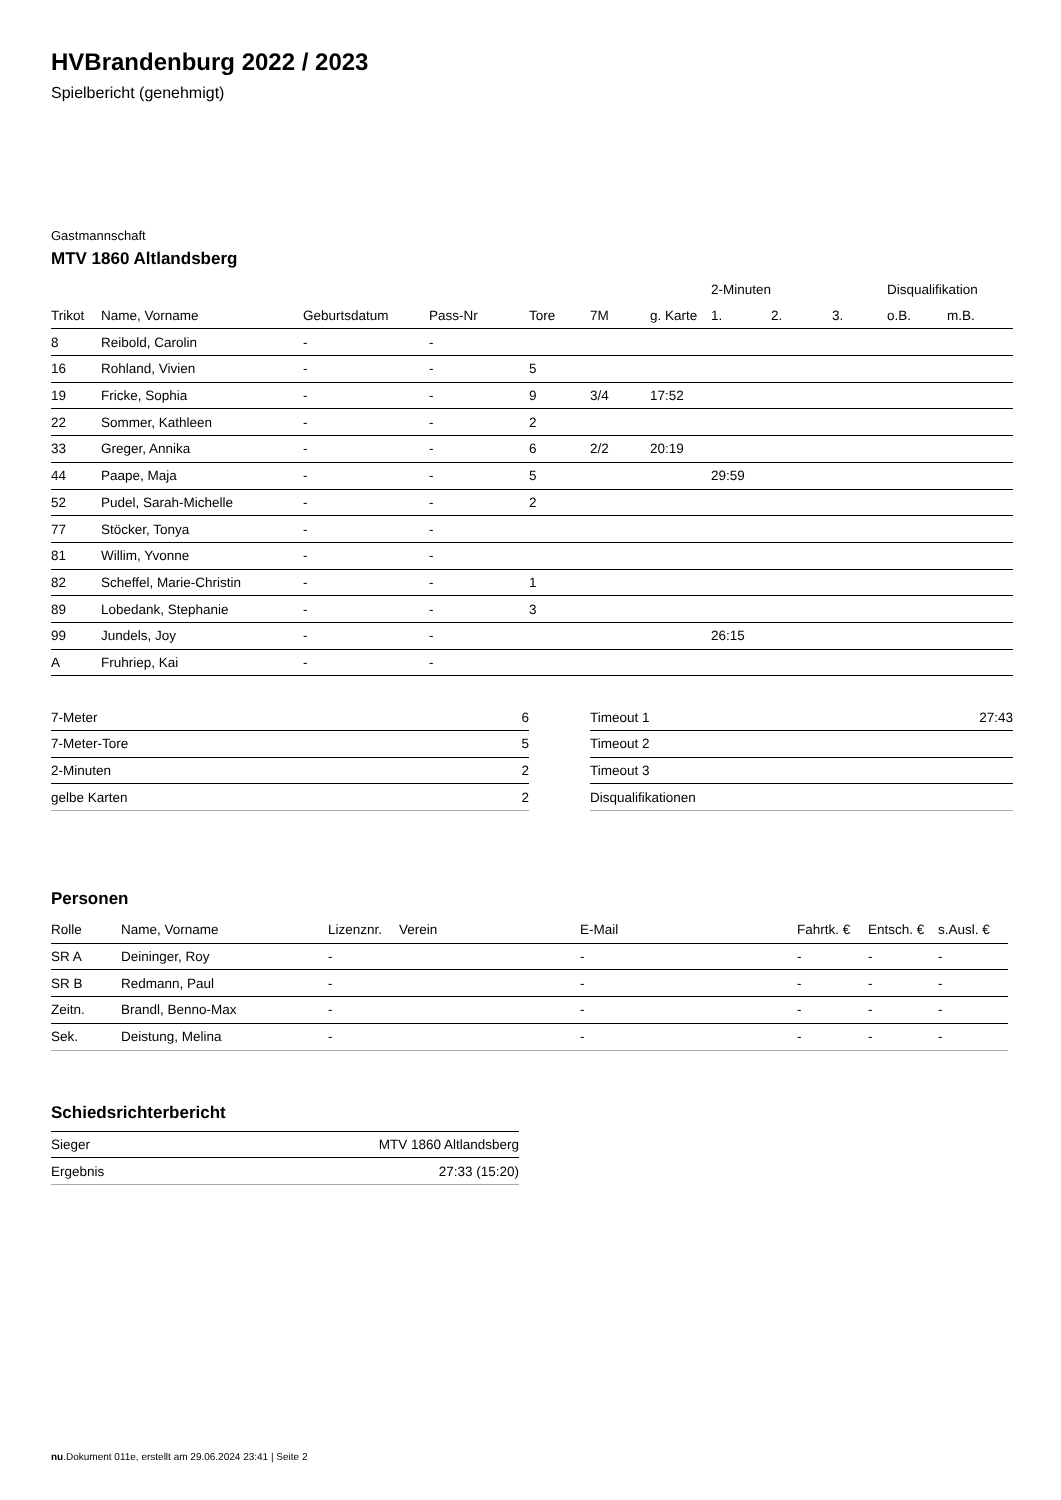HVBrandenburg 2022 / 2023
Spielbericht (genehmigt)
Gastmannschaft
MTV 1860 Altlandsberg
| | | | | | | | 2-Minuten | | | Disqualifikation | |
| --- | --- | --- | --- | --- | --- | --- | --- | --- | --- | --- | --- |
| Trikot | Name, Vorname | Geburtsdatum | Pass-Nr | Tore | 7M | g. Karte | 1. | 2. | 3. | o.B. | m.B. |
| 8 | Reibold, Carolin | - | - | | | | | | | | |
| 16 | Rohland, Vivien | - | - | 5 | | | | | | | |
| 19 | Fricke, Sophia | - | - | 9 | 3/4 | 17:52 | | | | | |
| 22 | Sommer, Kathleen | - | - | 2 | | | | | | | |
| 33 | Greger, Annika | - | - | 6 | 2/2 | 20:19 | | | | | |
| 44 | Paape, Maja | - | - | 5 | | | 29:59 | | | | |
| 52 | Pudel, Sarah-Michelle | - | - | 2 | | | | | | | |
| 77 | Stöcker, Tonya | - | - | | | | | | | | |
| 81 | Willim, Yvonne | - | - | | | | | | | | |
| 82 | Scheffel, Marie-Christin | - | - | 1 | | | | | | | |
| 89 | Lobedank, Stephanie | - | - | 3 | | | | | | | |
| 99 | Jundels, Joy | - | - | | | | 26:15 | | | | |
| A | Fruhriep, Kai | - | - | | | | | | | | |
| 7-Meter | 6 |
| 7-Meter-Tore | 5 |
| 2-Minuten | 2 |
| gelbe Karten | 2 |
| Timeout 1 | 27:43 |
| Timeout 2 | |
| Timeout 3 | |
| Disqualifikationen | |
Personen
| Rolle | Name, Vorname | Lizenznr. | Verein | E-Mail | Fahrtk. € | Entsch. € | s.Ausl. € |
| --- | --- | --- | --- | --- | --- | --- | --- |
| SR A | Deininger, Roy | - | | - | - | - | - |
| SR B | Redmann, Paul | - | | - | - | - | - |
| Zeitn. | Brandl, Benno-Max | - | | - | - | - | - |
| Sek. | Deistung, Melina | - | | - | - | - | - |
Schiedsrichterbericht
| Sieger | MTV 1860 Altlandsberg |
| Ergebnis | 27:33 (15:20) |
nu.Dokument 011e, erstellt am 29.06.2024 23:41 | Seite 2